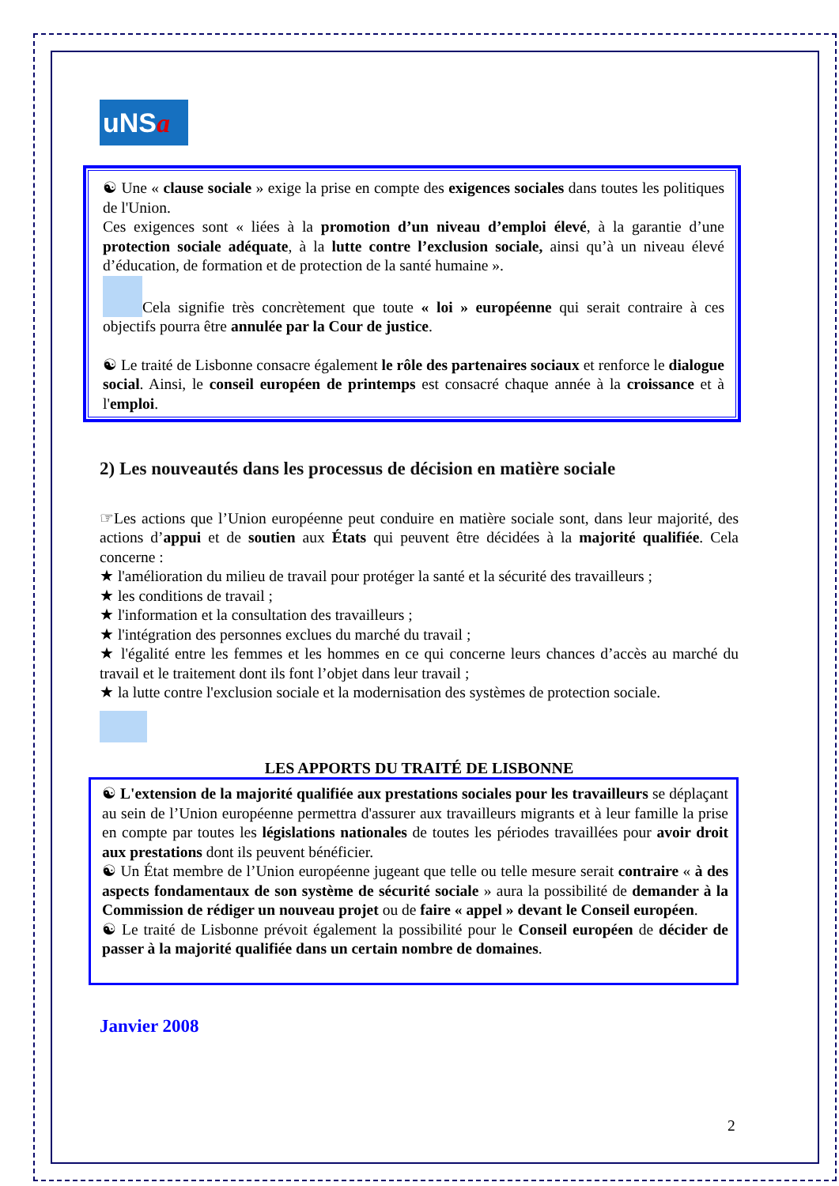uNSa
☯ Une « clause sociale » exige la prise en compte des exigences sociales dans toutes les politiques de l'Union.
Ces exigences sont « liées à la promotion d’un niveau d’emploi élevé, à la garantie d’une protection sociale adéquate, à la lutte contre l’exclusion sociale, ainsi qu’à un niveau élevé d’éducation, de formation et de protection de la santé humaine ».
Cela signifie très concrètement que toute « loi » européenne qui serait contraire à ces objectifs pourra être annulée par la Cour de justice.
☯ Le traité de Lisbonne consacre également le rôle des partenaires sociaux et renforce le dialogue social. Ainsi, le conseil européen de printemps est consacré chaque année à la croissance et à l'emploi.
2) Les nouveautés dans les processus de décision en matière sociale
☞Les actions que l’Union européenne peut conduire en matière sociale sont, dans leur majorité, des actions d’appui et de soutien aux États qui peuvent être décidées à la majorité qualifiée. Cela concerne :
★ l'amélioration du milieu de travail pour protéger la santé et la sécurité des travailleurs ;
★ les conditions de travail ;
★ l'information et la consultation des travailleurs ;
★ l'intégration des personnes exclues du marché du travail ;
★ l'égalité entre les femmes et les hommes en ce qui concerne leurs chances d’accès au marché du travail et le traitement dont ils font l’objet dans leur travail ;
★ la lutte contre l'exclusion sociale et la modernisation des systèmes de protection sociale.
LES APPORTS DU TRAITÉ DE LISBONNE
☯ L'extension de la majorité qualifiée aux prestations sociales pour les travailleurs se déplaçant au sein de l’Union européenne permettra d'assurer aux travailleurs migrants et à leur famille la prise en compte par toutes les législations nationales de toutes les périodes travaillées pour avoir droit aux prestations dont ils peuvent bénéficier.
☯ Un État membre de l’Union européenne jugeant que telle ou telle mesure serait contraire « à des aspects fondamentaux de son système de sécurité sociale » aura la possibilité de demander à la Commission de rédiger un nouveau projet ou de faire « appel » devant le Conseil européen.
☯ Le traité de Lisbonne prévoit également la possibilité pour le Conseil européen de décider de passer à la majorité qualifiée dans un certain nombre de domaines.
Janvier 2008
2